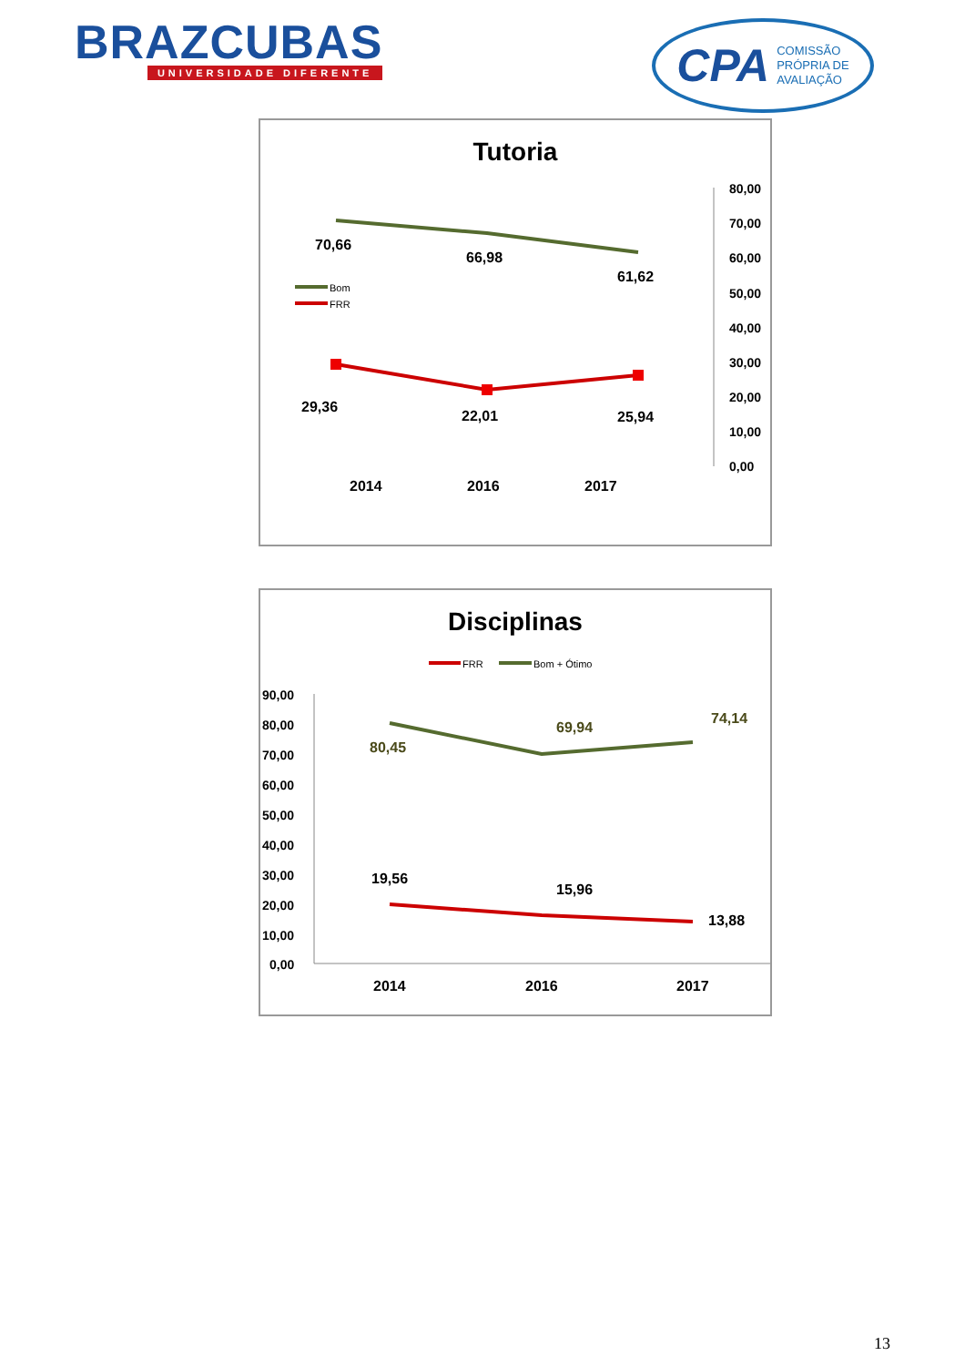BRAZCUBAS
UNIVERSIDADE DIFERENTE
CPA COMISSÃO
PRÓPRIA DE
AVALIAÇÃO
Tutoria
80,00
70,00
60,00
50,00
40,00
30,00
20,00
10,00
0,00
70,66
66,98
61,62
29,36
22,01
25,94
Bom
FRR
2014
2016
2017
Disciplinas
FRR
Bom + Ótimo
90,00
80,00
70,00
60,00
50,00
40,00
30,00
20,00
10,00
0,00
80,45
69,94
74,14
19,56
15,96
13,88
2014
2016
2017
13